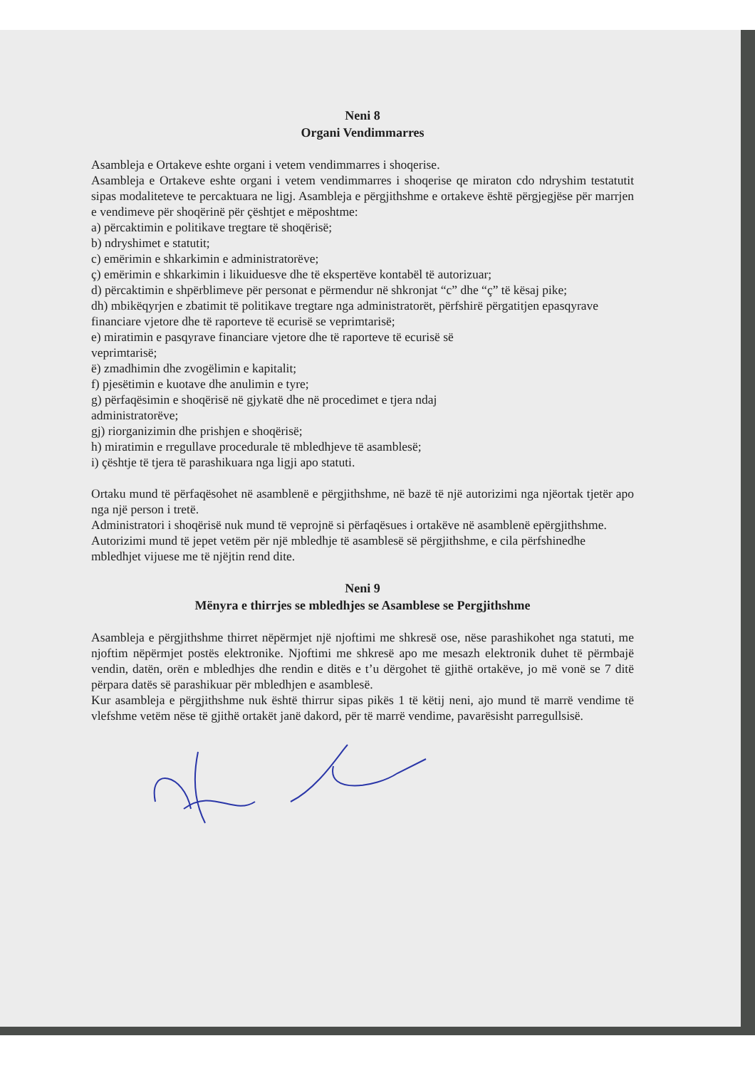Neni 8
Organi Vendimmarres
Asambleja e Ortakeve eshte organi i vetem vendimmarres i shoqerise.
Asambleja e Ortakeve eshte organi i vetem vendimmarres i shoqerise qe miraton cdo ndryshim testatutit sipas modaliteteve te percaktuara ne ligj. Asambleja e përgjithshme e ortakeve është përgjegjëse për marrjen e vendimeve për shoqërinë për çështjet e mëposhtme:
a) përcaktimin e politikave tregtare të shoqërisë;
b) ndryshimet e statutit;
c) emërimin e shkarkimin e administratorëve;
ç) emërimin e shkarkimin i likuiduesve dhe të ekspertëve kontabël të autorizuar;
d) përcaktimin e shpërblimeve për personat e përmendur në shkronjat “c” dhe “ç” të kësaj pike;
dh) mbikëqyrjen e zbatimit të politikave tregtare nga administratorët, përfshirë përgatitjen epasqyrave financiare vjetore dhe të raporteve të ecurisë se veprimtarisë;
e) miratimin e pasqyrave financiare vjetore dhe të raporteve të ecurisë së
veprimtarisë;
ë) zmadhimin dhe zvogëlimin e kapitalit;
f) pjesëtimin e kuotave dhe anulimin e tyre;
g) përfaqësimin e shoqërisë në gjykatë dhe në procedimet e tjera ndaj
administratorëve;
gj) riorganizimin dhe prishjen e shoqërisë;
h) miratimin e rregullave procedurale të mbledhjeve të asamblesë;
i) çështje të tjera të parashikuara nga ligji apo statuti.
Ortaku mund të përfaqësohet në asamblenë e përgjithshme, në bazë të një autorizimi nga njëortak tjetër apo nga një person i tretë.
Administratori i shoqërisë nuk mund të veprojnë si përfaqësues i ortakëve në asamblenë epërgjithshme.
Autorizimi mund të jepet vetëm për një mbledhje të asamblesë së përgjithshme, e cila përfshinedhe mbledhjet vijuese me të njëjtin rend dite.
Neni 9
Mënyra e thirrjes se mbledhjes se Asamblese se Pergjithshme
Asambleja e përgjithshme thirret nëpërmjet një njoftimi me shkresë ose, nëse parashikohet nga statuti, me njoftim nëpërmjet postës elektronike. Njoftimi me shkresë apo me mesazh elektronik duhet të përmbajë vendin, datën, orën e mbledhjes dhe rendin e ditës e t’u dërgohet të gjithë ortakëve, jo më vonë se 7 ditë përpara datës së parashikuar për mbledhjen e asamblesë.
Kur asambleja e përgjithshme nuk është thirrur sipas pikës 1 të këtij neni, ajo mund të marrë vendime të vlefshme vetëm nëse të gjithë ortakët janë dakord, për të marrë vendime, pavarësisht parregullsisë.